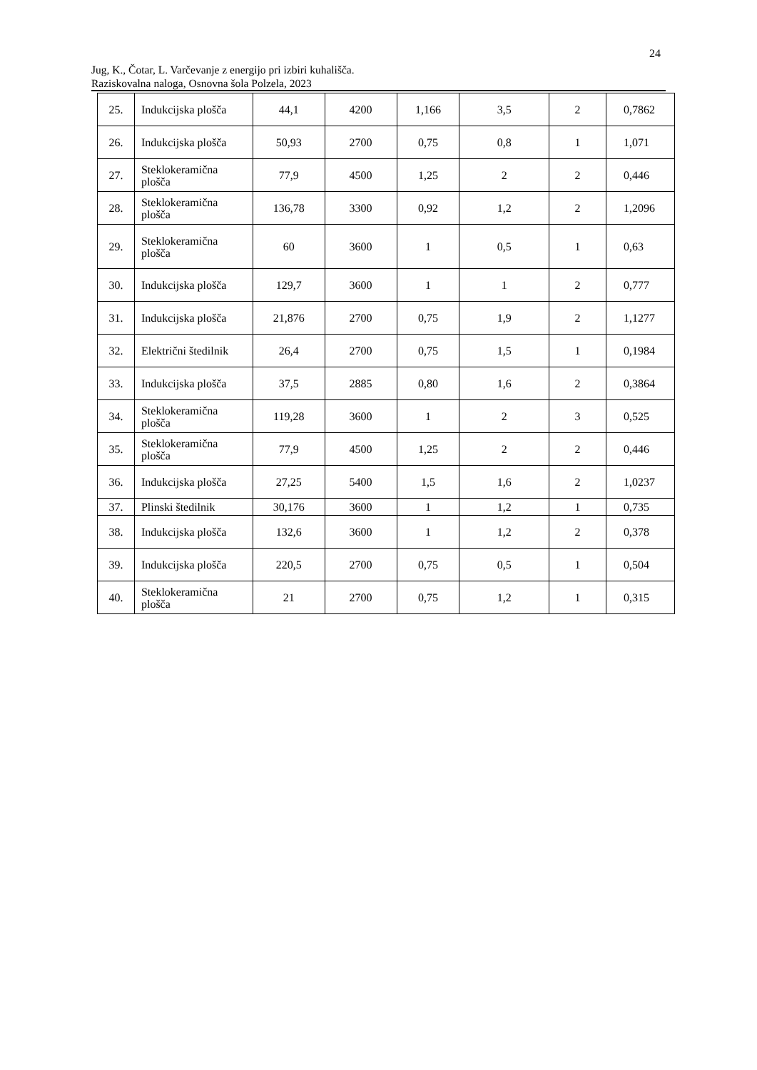24
Jug, K., Čotar, L. Varčevanje z energijo pri izbiri kuhališča.
Raziskovalna naloga, Osnovna šola Polzela, 2023
| 25. | Indukcijska plošča | 44,1 | 4200 | 1,166 | 3,5 | 2 | 0,7862 |
| 26. | Indukcijska plošča | 50,93 | 2700 | 0,75 | 0,8 | 1 | 1,071 |
| 27. | Steklokeramična plošča | 77,9 | 4500 | 1,25 | 2 | 2 | 0,446 |
| 28. | Steklokeramična plošča | 136,78 | 3300 | 0,92 | 1,2 | 2 | 1,2096 |
| 29. | Steklokeramična plošča | 60 | 3600 | 1 | 0,5 | 1 | 0,63 |
| 30. | Indukcijska plošča | 129,7 | 3600 | 1 | 1 | 2 | 0,777 |
| 31. | Indukcijska plošča | 21,876 | 2700 | 0,75 | 1,9 | 2 | 1,1277 |
| 32. | Električni štedilnik | 26,4 | 2700 | 0,75 | 1,5 | 1 | 0,1984 |
| 33. | Indukcijska plošča | 37,5 | 2885 | 0,80 | 1,6 | 2 | 0,3864 |
| 34. | Steklokeramična plošča | 119,28 | 3600 | 1 | 2 | 3 | 0,525 |
| 35. | Steklokeramična plošča | 77,9 | 4500 | 1,25 | 2 | 2 | 0,446 |
| 36. | Indukcijska plošča | 27,25 | 5400 | 1,5 | 1,6 | 2 | 1,0237 |
| 37. | Plinski štedilnik | 30,176 | 3600 | 1 | 1,2 | 1 | 0,735 |
| 38. | Indukcijska plošča | 132,6 | 3600 | 1 | 1,2 | 2 | 0,378 |
| 39. | Indukcijska plošča | 220,5 | 2700 | 0,75 | 0,5 | 1 | 0,504 |
| 40. | Steklokeramična plošča | 21 | 2700 | 0,75 | 1,2 | 1 | 0,315 |